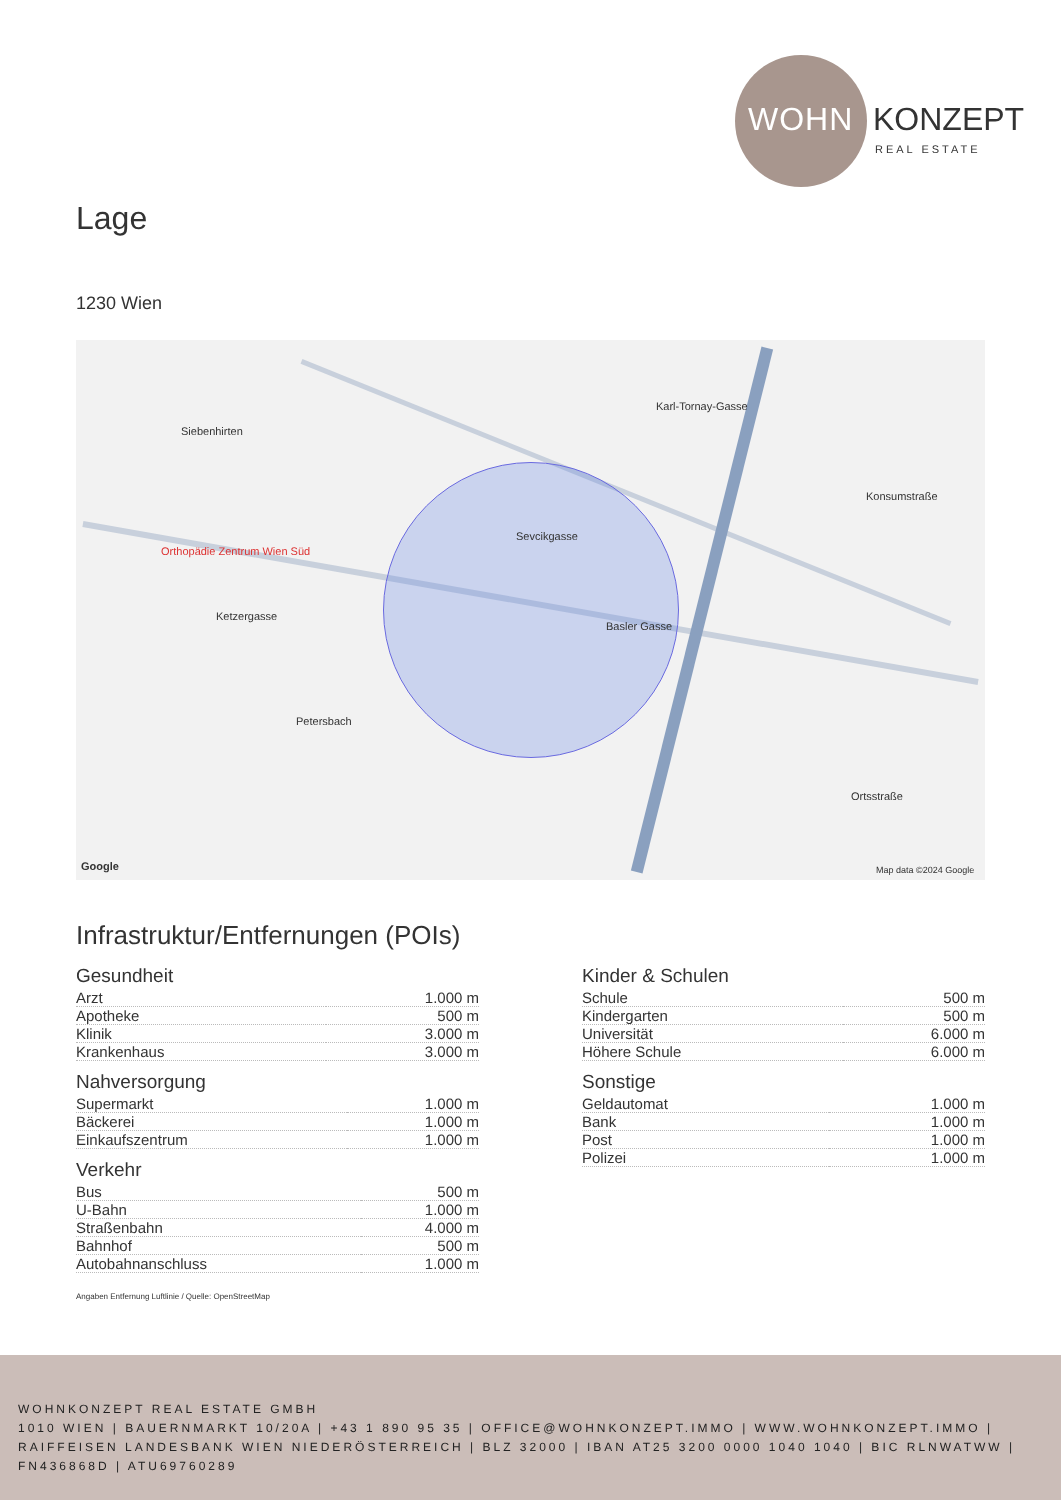WOHN KONZEPT
REAL ESTATE
Lage
1230 Wien
Siebenhirten
Orthopädie Zentrum Wien Süd
Ketzergasse
Sevcikgasse
Basler Gasse
Karl-Tornay-Gasse
Konsumstraße
Petersbach
Ortsstraße
Google Map data ©2024 Google
Infrastruktur/Entfernungen (POIs)
Gesundheit
| Arzt | 1.000 m |
| Apotheke | 500 m |
| Klinik | 3.000 m |
| Krankenhaus | 3.000 m |
Nahversorgung
| Supermarkt | 1.000 m |
| Bäckerei | 1.000 m |
| Einkaufszentrum | 1.000 m |
Verkehr
| Bus | 500 m |
| U-Bahn | 1.000 m |
| Straßenbahn | 4.000 m |
| Bahnhof | 500 m |
| Autobahnanschluss | 1.000 m |
Kinder & Schulen
| Schule | 500 m |
| Kindergarten | 500 m |
| Universität | 6.000 m |
| Höhere Schule | 6.000 m |
Sonstige
| Geldautomat | 1.000 m |
| Bank | 1.000 m |
| Post | 1.000 m |
| Polizei | 1.000 m |
Angaben Entfernung Luftlinie / Quelle: OpenStreetMap
WOHNKONZEPT REAL ESTATE GMBH
1010 WIEN | BAUERNMARKT 10/20A | +43 1 890 95 35 | OFFICE@WOHNKONZEPT.IMMO | WWW.WOHNKONZEPT.IMMO | RAIFFEISEN LANDESBANK WIEN NIEDERÖSTERREICH | BLZ 32000 | IBAN AT25 3200 0000 1040 1040 | BIC RLNWATWW | FN436868D | ATU69760289